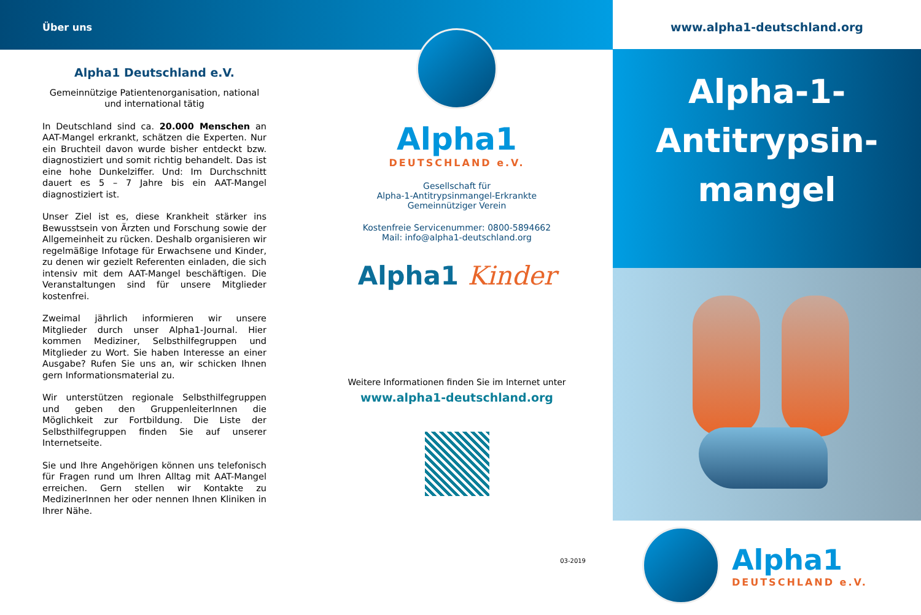Über uns
Alpha1 Deutschland e.V.
Gemeinnützige Patientenorganisation, national und international tätig
In Deutschland sind ca. 20.000 Menschen an AAT-Mangel erkrankt, schätzen die Experten. Nur ein Bruchteil davon wurde bisher entdeckt bzw. diagnostiziert und somit richtig behandelt. Das ist eine hohe Dunkelziffer. Und: Im Durchschnitt dauert es 5 – 7 Jahre bis ein AAT-Mangel diagnostiziert ist.
Unser Ziel ist es, diese Krankheit stärker ins Bewusstsein von Ärzten und Forschung sowie der Allgemeinheit zu rücken. Deshalb organisieren wir regelmäßige Infotage für Erwachsene und Kinder, zu denen wir gezielt Referenten einladen, die sich intensiv mit dem AAT-Mangel beschäftigen. Die Veranstaltungen sind für unsere Mitglieder kostenfrei.
Zweimal jährlich informieren wir unsere Mitglieder durch unser Alpha1-Journal. Hier kommen Mediziner, Selbsthilfegruppen und Mitglieder zu Wort. Sie haben Interesse an einer Ausgabe? Rufen Sie uns an, wir schicken Ihnen gern Informationsmaterial zu.
Wir unterstützen regionale Selbsthilfegruppen und geben den GruppenleiterInnen die Möglichkeit zur Fortbildung. Die Liste der Selbsthilfegruppen finden Sie auf unserer Internetseite.
Sie und Ihre Angehörigen können uns telefonisch für Fragen rund um Ihren Alltag mit AAT-Mangel erreichen. Gern stellen wir Kontakte zu MedizinerInnen her oder nennen Ihnen Kliniken in Ihrer Nähe.
Alpha1
DEUTSCHLAND e.V.
Gesellschaft für
Alpha-1-Antitrypsinmangel-Erkrankte
Gemeinnütziger Verein
Kostenfreie Servicenummer: 0800-5894662
Mail: info@alpha1-deutschland.org
Alpha1 Kinder
Weitere Informationen finden Sie im Internet unter
www.alpha1-deutschland.org
03-2019
www.alpha1-deutschland.org
Alpha-1-
Antitrypsin-
mangel
Alpha1
DEUTSCHLAND e.V.